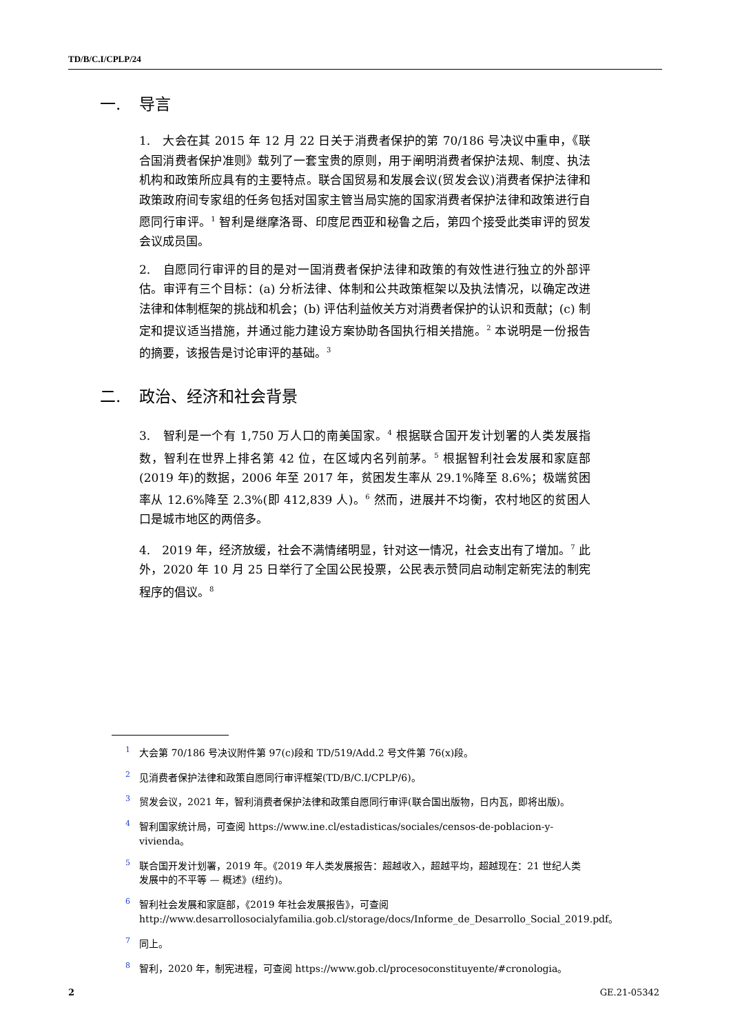TD/B/C.I/CPLP/24
一. 导言
1.　大会在其 2015 年 12 月 22 日关于消费者保护的第 70/186 号决议中重申，《联合国消费者保护准则》载列了一套宝贵的原则，用于阐明消费者保护法规、制度、执法机构和政策所应具有的主要特点。联合国贸易和发展会议(贸发会议)消费者保护法律和政策政府间专家组的任务包括对国家主管当局实施的国家消费者保护法律和政策进行自愿同行审评。<sup>1</sup> 智利是继摩洛哥、印度尼西亚和秘鲁之后，第四个接受此类审评的贸发会议成员国。
2.　自愿同行审评的目的是对一国消费者保护法律和政策的有效性进行独立的外部评估。审评有三个目标：(a) 分析法律、体制和公共政策框架以及执法情况，以确定改进法律和体制框架的挑战和机会；(b) 评估利益攸关方对消费者保护的认识和贡献；(c) 制定和提议适当措施，并通过能力建设方案协助各国执行相关措施。<sup>2</sup> 本说明是一份报告的摘要，该报告是讨论审评的基础。<sup>3</sup>
二. 政治、经济和社会背景
3.　智利是一个有 1,750 万人口的南美国家。<sup>4</sup> 根据联合国开发计划署的人类发展指数，智利在世界上排名第 42 位，在区域内名列前茅。<sup>5</sup> 根据智利社会发展和家庭部(2019 年)的数据，2006 年至 2017 年，贫困发生率从 29.1%降至 8.6%；极端贫困率从 12.6%降至 2.3%(即 412,839 人)。<sup>6</sup> 然而，进展并不均衡，农村地区的贫困人口是城市地区的两倍多。
4.　2019 年，经济放缓，社会不满情绪明显，针对这一情况，社会支出有了增加。<sup>7</sup> 此外，2020 年 10 月 25 日举行了全国公民投票，公民表示赞同启动制定新宪法的制宪程序的倡议。<sup>8</sup>
<sup>1</sup> 大会第 70/186 号决议附件第 97(c)段和 TD/519/Add.2 号文件第 76(x)段。
<sup>2</sup> 见消费者保护法律和政策自愿同行审评框架(TD/B/C.I/CPLP/6)。
<sup>3</sup> 贸发会议，2021 年，智利消费者保护法律和政策自愿同行审评(联合国出版物，日内瓦，即将出版)。
<sup>4</sup> 智利国家统计局，可查阅 https://www.ine.cl/estadisticas/sociales/censos-de-poblacion-y-vivienda。
<sup>5</sup> 联合国开发计划署，2019 年。《2019 年人类发展报告：超越收入，超越平均，超越现在：21 世纪人类发展中的不平等 — 概述》(纽约)。
<sup>6</sup> 智利社会发展和家庭部，《2019 年社会发展报告》，可查阅 http://www.desarrollosocialyfamilia.gob.cl/storage/docs/Informe_de_Desarrollo_Social_2019.pdf。
<sup>7</sup> 同上。
<sup>8</sup> 智利，2020 年，制宪进程，可查阅 https://www.gob.cl/procesoconstituyente/#cronologia。
2 GE.21-05342